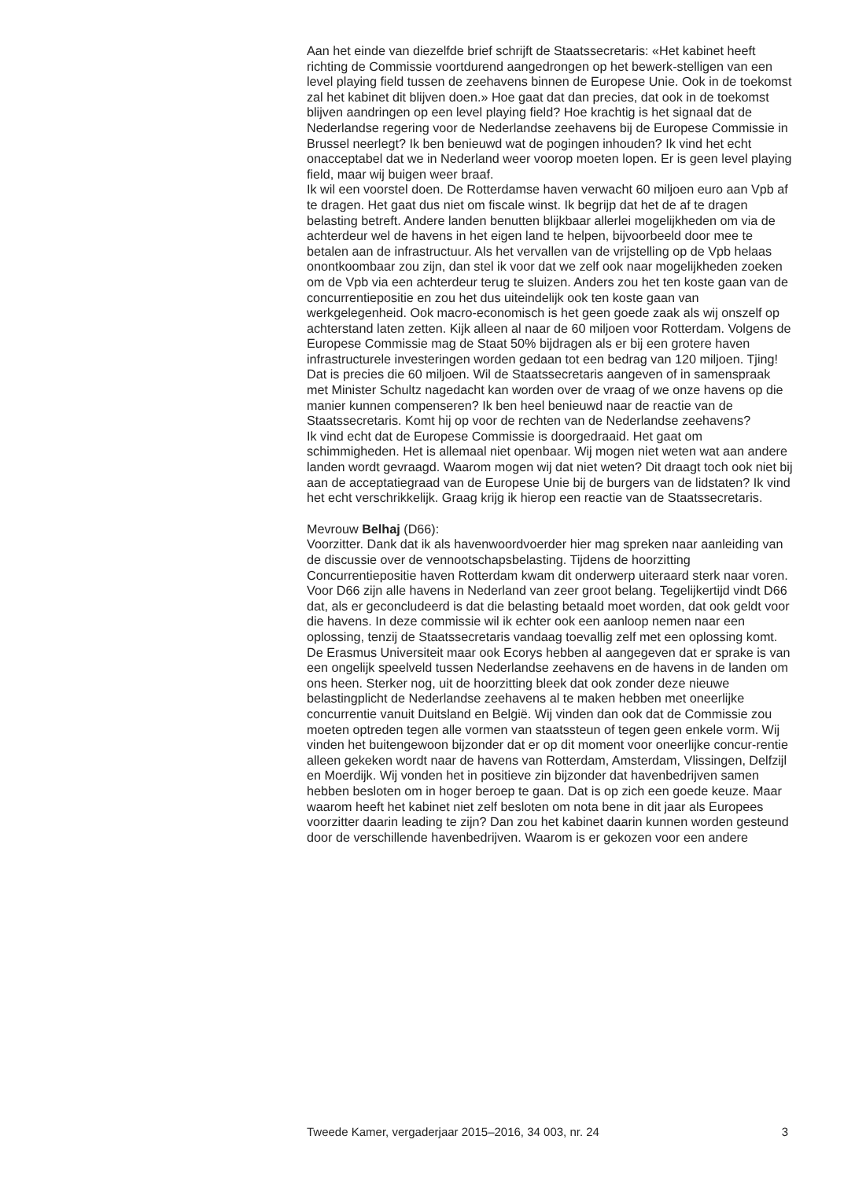Aan het einde van diezelfde brief schrijft de Staatssecretaris: «Het kabinet heeft richting de Commissie voortdurend aangedrongen op het bewerk-stelligen van een level playing field tussen de zeehavens binnen de Europese Unie. Ook in de toekomst zal het kabinet dit blijven doen.» Hoe gaat dat dan precies, dat ook in de toekomst blijven aandringen op een level playing field? Hoe krachtig is het signaal dat de Nederlandse regering voor de Nederlandse zeehavens bij de Europese Commissie in Brussel neerlegt? Ik ben benieuwd wat de pogingen inhouden? Ik vind het echt onacceptabel dat we in Nederland weer voorop moeten lopen. Er is geen level playing field, maar wij buigen weer braaf.
Ik wil een voorstel doen. De Rotterdamse haven verwacht 60 miljoen euro aan Vpb af te dragen. Het gaat dus niet om fiscale winst. Ik begrijp dat het de af te dragen belasting betreft. Andere landen benutten blijkbaar allerlei mogelijkheden om via de achterdeur wel de havens in het eigen land te helpen, bijvoorbeeld door mee te betalen aan de infrastructuur. Als het vervallen van de vrijstelling op de Vpb helaas onontkoombaar zou zijn, dan stel ik voor dat we zelf ook naar mogelijkheden zoeken om de Vpb via een achterdeur terug te sluizen. Anders zou het ten koste gaan van de concurrentiepositie en zou het dus uiteindelijk ook ten koste gaan van werkgelegenheid. Ook macro-economisch is het geen goede zaak als wij onszelf op achterstand laten zetten. Kijk alleen al naar de 60 miljoen voor Rotterdam. Volgens de Europese Commissie mag de Staat 50% bijdragen als er bij een grotere haven infrastructurele investeringen worden gedaan tot een bedrag van 120 miljoen. Tjing! Dat is precies die 60 miljoen. Wil de Staatssecretaris aangeven of in samenspraak met Minister Schultz nagedacht kan worden over de vraag of we onze havens op die manier kunnen compenseren? Ik ben heel benieuwd naar de reactie van de Staatssecretaris. Komt hij op voor de rechten van de Nederlandse zeehavens?
Ik vind echt dat de Europese Commissie is doorgedraaid. Het gaat om schimmigheden. Het is allemaal niet openbaar. Wij mogen niet weten wat aan andere landen wordt gevraagd. Waarom mogen wij dat niet weten? Dit draagt toch ook niet bij aan de acceptatiegraad van de Europese Unie bij de burgers van de lidstaten? Ik vind het echt verschrikkelijk. Graag krijg ik hierop een reactie van de Staatssecretaris.
Mevrouw Belhaj (D66):
Voorzitter. Dank dat ik als havenwoordvoerder hier mag spreken naar aanleiding van de discussie over de vennootschapsbelasting. Tijdens de hoorzitting Concurrentiepositie haven Rotterdam kwam dit onderwerp uiteraard sterk naar voren. Voor D66 zijn alle havens in Nederland van zeer groot belang. Tegelijkertijd vindt D66 dat, als er geconcludeerd is dat die belasting betaald moet worden, dat ook geldt voor die havens. In deze commissie wil ik echter ook een aanloop nemen naar een oplossing, tenzij de Staatssecretaris vandaag toevallig zelf met een oplossing komt.
De Erasmus Universiteit maar ook Ecorys hebben al aangegeven dat er sprake is van een ongelijk speelveld tussen Nederlandse zeehavens en de havens in de landen om ons heen. Sterker nog, uit de hoorzitting bleek dat ook zonder deze nieuwe belastingplicht de Nederlandse zeehavens al te maken hebben met oneerlijke concurrentie vanuit Duitsland en België. Wij vinden dan ook dat de Commissie zou moeten optreden tegen alle vormen van staatssteun of tegen geen enkele vorm. Wij vinden het buitengewoon bijzonder dat er op dit moment voor oneerlijke concur-rentie alleen gekeken wordt naar de havens van Rotterdam, Amsterdam, Vlissingen, Delfzijl en Moerdijk. Wij vonden het in positieve zin bijzonder dat havenbedrijven samen hebben besloten om in hoger beroep te gaan. Dat is op zich een goede keuze. Maar waarom heeft het kabinet niet zelf besloten om nota bene in dit jaar als Europees voorzitter daarin leading te zijn? Dan zou het kabinet daarin kunnen worden gesteund door de verschillende havenbedrijven. Waarom is er gekozen voor een andere
Tweede Kamer, vergaderjaar 2015–2016, 34 003, nr. 24 3